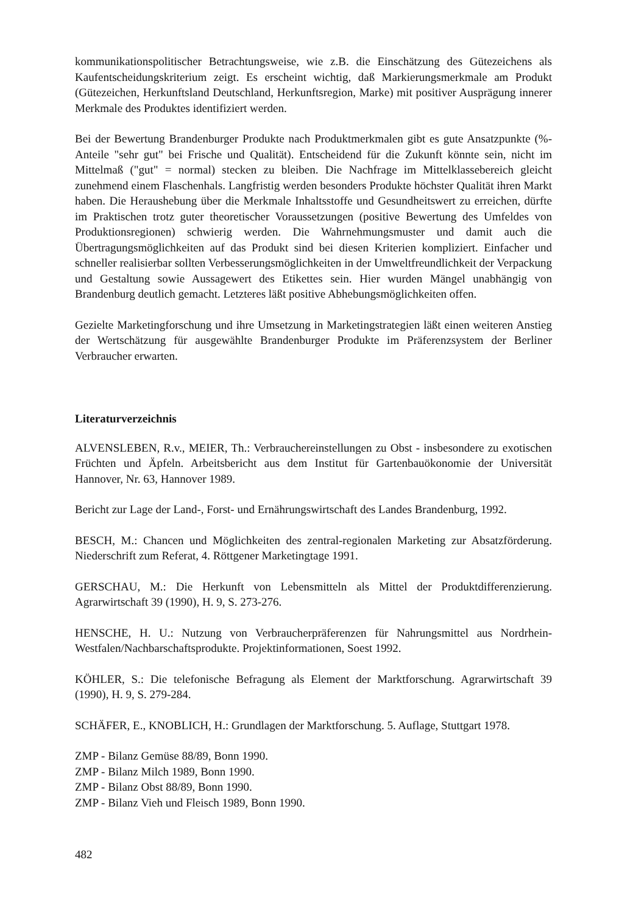kommunikationspolitischer Betrachtungsweise, wie z.B. die Einschätzung des Gütezeichens als Kaufentscheidungskriterium zeigt. Es erscheint wichtig, daß Markierungsmerkmale am Produkt (Gütezeichen, Herkunftsland Deutschland, Herkunftsregion, Marke) mit positiver Ausprägung innerer Merkmale des Produktes identifiziert werden.
Bei der Bewertung Brandenburger Produkte nach Produktmerkmalen gibt es gute Ansatzpunkte (%-Anteile "sehr gut" bei Frische und Qualität). Entscheidend für die Zukunft könnte sein, nicht im Mittelmaß ("gut" = normal) stecken zu bleiben. Die Nachfrage im Mittelklassebereich gleicht zunehmend einem Flaschenhals. Langfristig werden besonders Produkte höchster Qualität ihren Markt haben. Die Heraushebung über die Merkmale Inhaltsstoffe und Gesundheitswert zu erreichen, dürfte im Praktischen trotz guter theoretischer Voraussetzungen (positive Bewertung des Umfeldes von Produktionsregionen) schwierig werden. Die Wahrnehmungsmuster und damit auch die Übertragungsmöglichkeiten auf das Produkt sind bei diesen Kriterien kompliziert. Einfacher und schneller realisierbar sollten Verbesserungsmöglichkeiten in der Umweltfreundlichkeit der Verpackung und Gestaltung sowie Aussagewert des Etikettes sein. Hier wurden Mängel unabhängig von Brandenburg deutlich gemacht. Letzteres läßt positive Abhebungsmöglichkeiten offen.
Gezielte Marketingforschung und ihre Umsetzung in Marketingstrategien läßt einen weiteren Anstieg der Wertschätzung für ausgewählte Brandenburger Produkte im Präferenzsystem der Berliner Verbraucher erwarten.
Literaturverzeichnis
ALVENSLEBEN, R.v., MEIER, Th.: Verbrauchereinstellungen zu Obst - insbesondere zu exotischen Früchten und Äpfeln. Arbeitsbericht aus dem Institut für Gartenbauökonomie der Universität Hannover, Nr. 63, Hannover 1989.
Bericht zur Lage der Land-, Forst- und Ernährungswirtschaft des Landes Brandenburg, 1992.
BESCH, M.: Chancen und Möglichkeiten des zentral-regionalen Marketing zur Absatzförderung. Niederschrift zum Referat, 4. Röttgener Marketingtage 1991.
GERSCHAU, M.: Die Herkunft von Lebensmitteln als Mittel der Produktdifferenzierung. Agrarwirtschaft 39 (1990), H. 9, S. 273-276.
HENSCHE, H. U.: Nutzung von Verbraucherpräferenzen für Nahrungsmittel aus Nordrhein-Westfalen/Nachbarschaftsprodukte. Projektinformationen, Soest 1992.
KÖHLER, S.: Die telefonische Befragung als Element der Marktforschung. Agrarwirtschaft 39 (1990), H. 9, S. 279-284.
SCHÄFER, E., KNOBLICH, H.: Grundlagen der Marktforschung. 5. Auflage, Stuttgart 1978.
ZMP - Bilanz Gemüse 88/89, Bonn 1990.
ZMP - Bilanz Milch 1989, Bonn 1990.
ZMP - Bilanz Obst 88/89, Bonn 1990.
ZMP - Bilanz Vieh und Fleisch 1989, Bonn 1990.
482